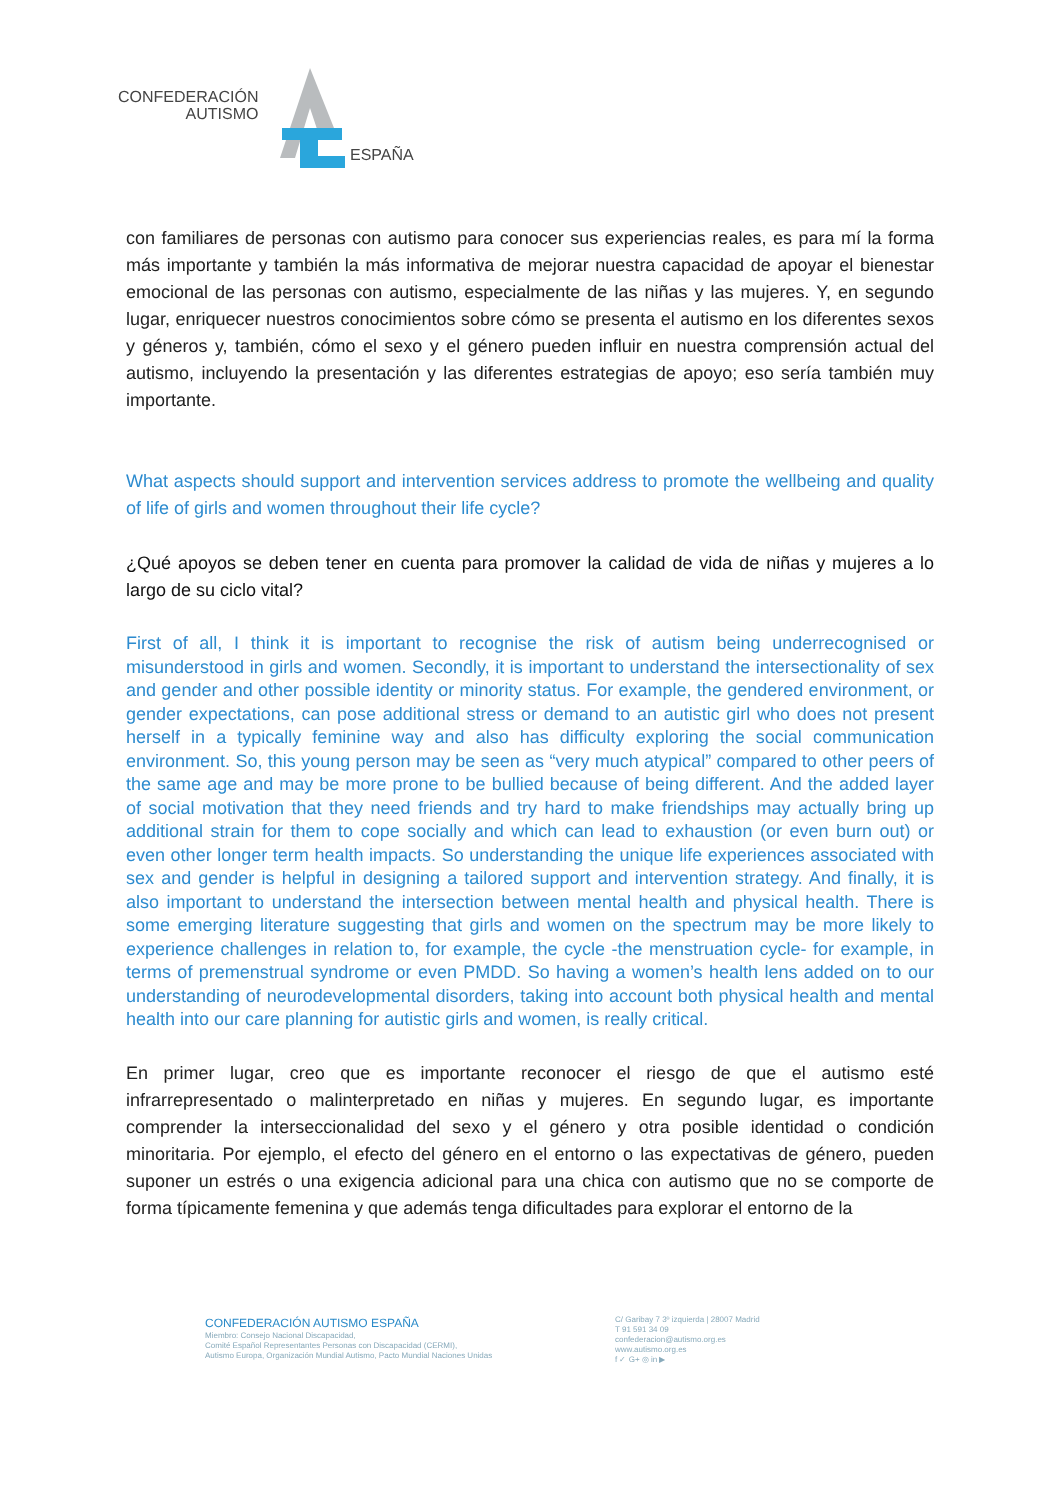CONFEDERACIÓN
AUTISMO
ESPAÑA
con familiares de personas con autismo para conocer sus experiencias reales, es para mí la forma más importante y también la más informativa de mejorar nuestra capacidad de apoyar el bienestar emocional de las personas con autismo, especialmente de las niñas y las mujeres. Y, en segundo lugar, enriquecer nuestros conocimientos sobre cómo se presenta el autismo en los diferentes sexos y géneros y, también, cómo el sexo y el género pueden influir en nuestra comprensión actual del autismo, incluyendo la presentación y las diferentes estrategias de apoyo; eso sería también muy importante.
What aspects should support and intervention services address to promote the wellbeing and quality of life of girls and women throughout their life cycle?
¿Qué apoyos se deben tener en cuenta para promover la calidad de vida de niñas y mujeres a lo largo de su ciclo vital?
First of all, I think it is important to recognise the risk of autism being underrecognised or misunderstood in girls and women. Secondly, it is important to understand the intersectionality of sex and gender and other possible identity or minority status. For example, the gendered environment, or gender expectations, can pose additional stress or demand to an autistic girl who does not present herself in a typically feminine way and also has difficulty exploring the social communication environment. So, this young person may be seen as “very much atypical” compared to other peers of the same age and may be more prone to be bullied because of being different. And the added layer of social motivation that they need friends and try hard to make friendships may actually bring up additional strain for them to cope socially and which can lead to exhaustion (or even burn out) or even other longer term health impacts. So understanding the unique life experiences associated with sex and gender is helpful in designing a tailored support and intervention strategy. And finally, it is also important to understand the intersection between mental health and physical health. There is some emerging literature suggesting that girls and women on the spectrum may be more likely to experience challenges in relation to, for example, the cycle -the menstruation cycle- for example, in terms of premenstrual syndrome or even PMDD. So having a women’s health lens added on to our understanding of neurodevelopmental disorders, taking into account both physical health and mental health into our care planning for autistic girls and women, is really critical.
En primer lugar, creo que es importante reconocer el riesgo de que el autismo esté infrarrepresentado o malinterpretado en niñas y mujeres. En segundo lugar, es importante comprender la interseccionalidad del sexo y el género y otra posible identidad o condición minoritaria. Por ejemplo, el efecto del género en el entorno o las expectativas de género, pueden suponer un estrés o una exigencia adicional para una chica con autismo que no se comporte de forma típicamente femenina y que además tenga dificultades para explorar el entorno de la
CONFEDERACIÓN AUTISMO ESPAÑA
Miembro: Consejo Nacional Discapacidad,
Comité Español Representantes Personas con Discapacidad (CERMI),
Autismo Europa, Organización Mundial Autismo, Pacto Mundial Naciones Unidas
C/ Garibay 7 3º izquierda | 28007 Madrid
T 91 591 34 09
confederacion@autismo.org.es
www.autismo.org.es
f ✓ G+ ◎ in ▶